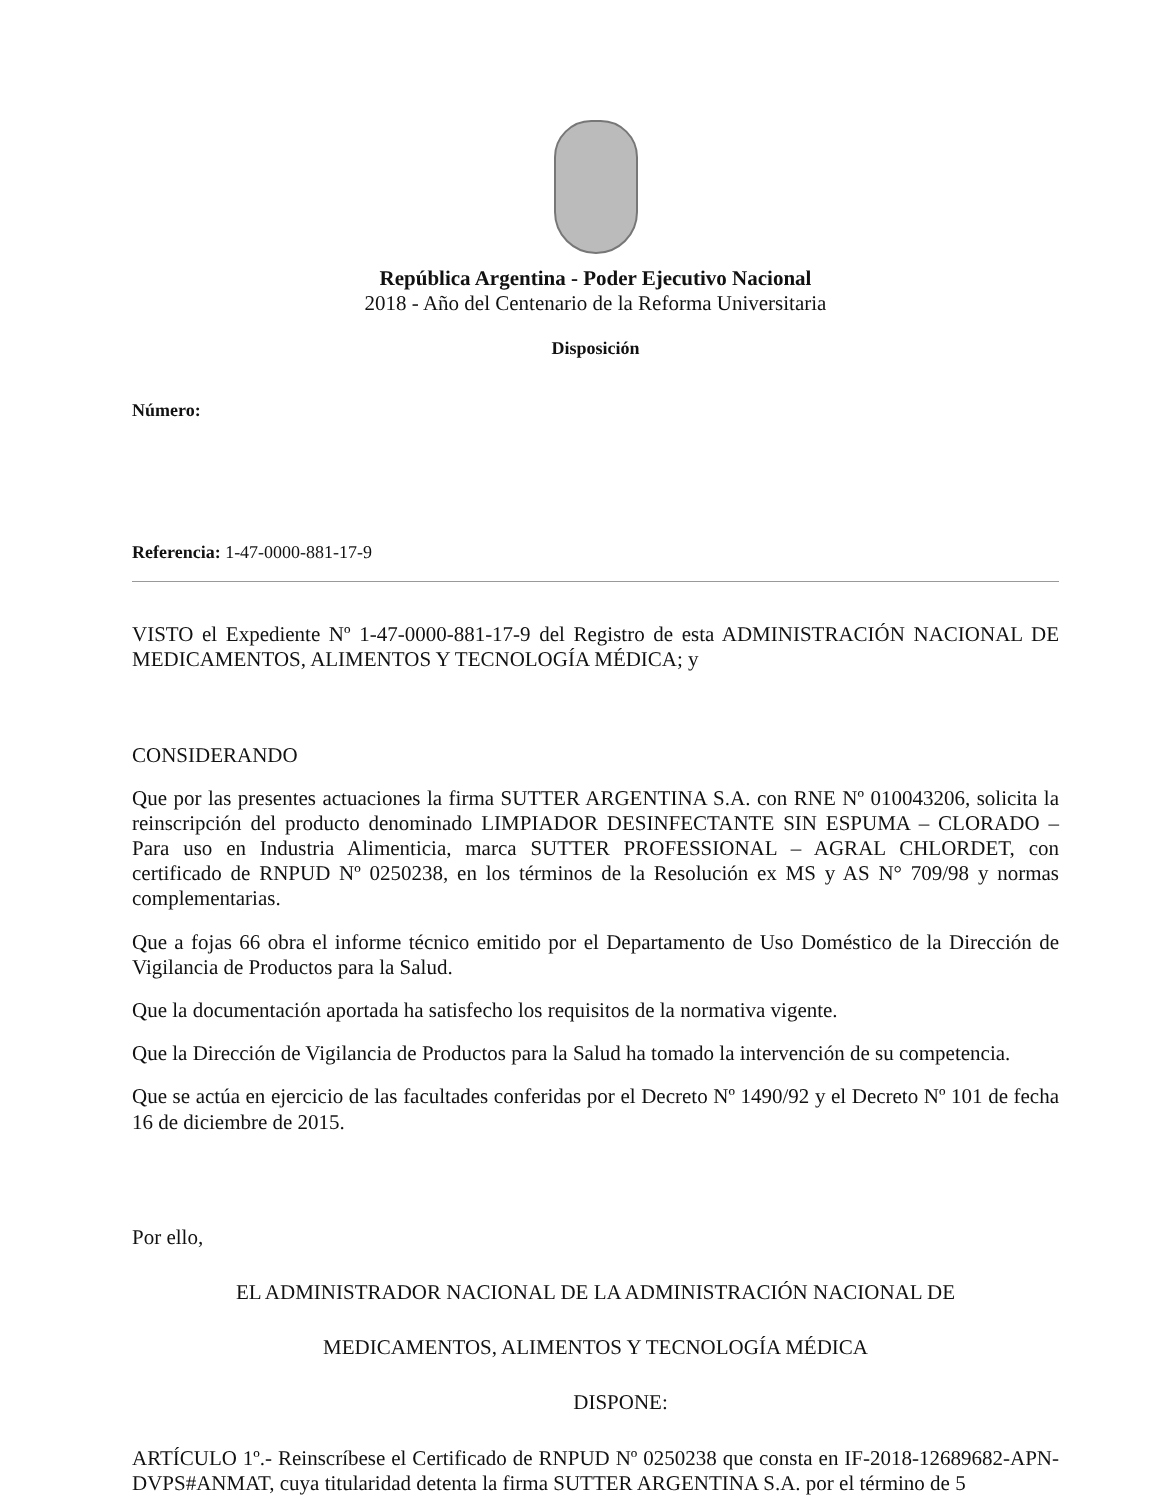República Argentina - Poder Ejecutivo Nacional
2018 - Año del Centenario de la Reforma Universitaria
Disposición
Número:
Referencia: 1-47-0000-881-17-9
VISTO el Expediente Nº 1-47-0000-881-17-9 del Registro de esta ADMINISTRACIÓN NACIONAL DE MEDICAMENTOS, ALIMENTOS Y TECNOLOGÍA MÉDICA; y
CONSIDERANDO
Que por las presentes actuaciones la firma SUTTER ARGENTINA S.A. con RNE Nº 010043206, solicita la reinscripción del producto denominado LIMPIADOR DESINFECTANTE SIN ESPUMA – CLORADO – Para uso en Industria Alimenticia, marca SUTTER PROFESSIONAL – AGRAL CHLORDET, con certificado de RNPUD Nº 0250238, en los términos de la Resolución ex MS y AS N° 709/98 y normas complementarias.
Que a fojas 66 obra el informe técnico emitido por el Departamento de Uso Doméstico de la Dirección de Vigilancia de Productos para la Salud.
Que la documentación aportada ha satisfecho los requisitos de la normativa vigente.
Que la Dirección de Vigilancia de Productos para la Salud ha tomado la intervención de su competencia.
Que se actúa en ejercicio de las facultades conferidas por el Decreto Nº 1490/92 y el Decreto Nº 101 de fecha 16 de diciembre de 2015.
Por ello,
EL ADMINISTRADOR NACIONAL DE LA ADMINISTRACIÓN NACIONAL DE
MEDICAMENTOS, ALIMENTOS Y TECNOLOGÍA MÉDICA
DISPONE:
ARTÍCULO 1º.- Reinscríbese el Certificado de RNPUD Nº 0250238 que consta en IF-2018-12689682-APN-DVPS#ANMAT, cuya titularidad detenta la firma SUTTER ARGENTINA S.A. por el término de 5